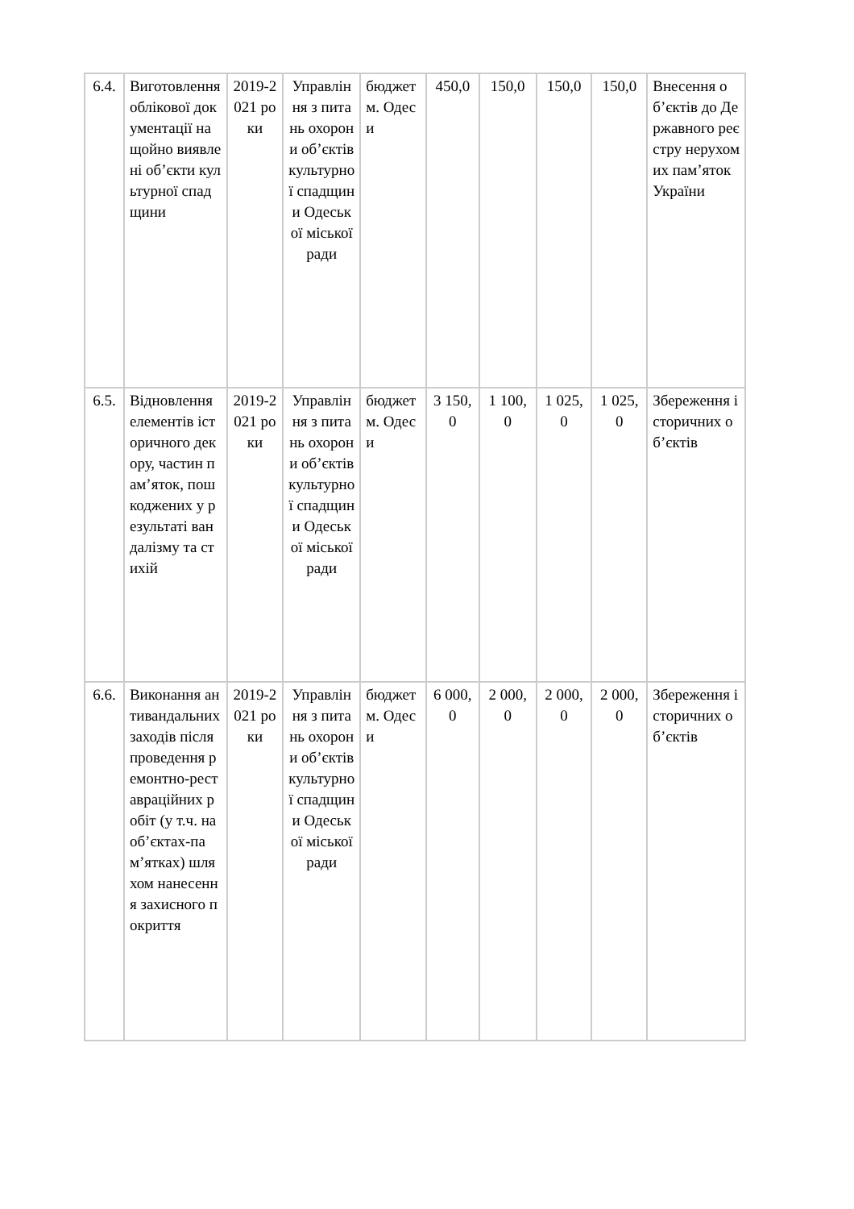| 6.4. | Виготовлення облікової документації на щойно виявлені об’єкти культурної спадщини | 2019-2021 роки | Управління з питань охорони об’єктів культурної спадщини Одеської міської ради | бюджет м. Одеси | 450,0 | 150,0 | 150,0 | 150,0 | Внесення об’єктів до Державного реєстру нерухомих пам’яток України |
| 6.5. | Відновлення елементів історичного декору, частин пам’яток, пошкоджених у результаті вандалізму та стихій | 2019-2021 роки | Управління з питань охорони об’єктів культурної спадщини Одеської міської ради | бюджет м. Одеси | 3 150,0 | 1 100,0 | 1 025,0 | 1 025,0 | Збереження історичних об’єктів |
| 6.6. | Виконання антивандальних заходів після проведення ремонтно-реставраційних робіт (у т.ч. на об’єктах-пам’ятках) шляхом нанесення захисного покриття | 2019-2021 роки | Управління з питань охорони об’єктів культурної спадщини Одеської міської ради | бюджет м. Одеси | 6 000,0 | 2 000,0 | 2 000,0 | 2 000,0 | Збереження історичних об’єктів |